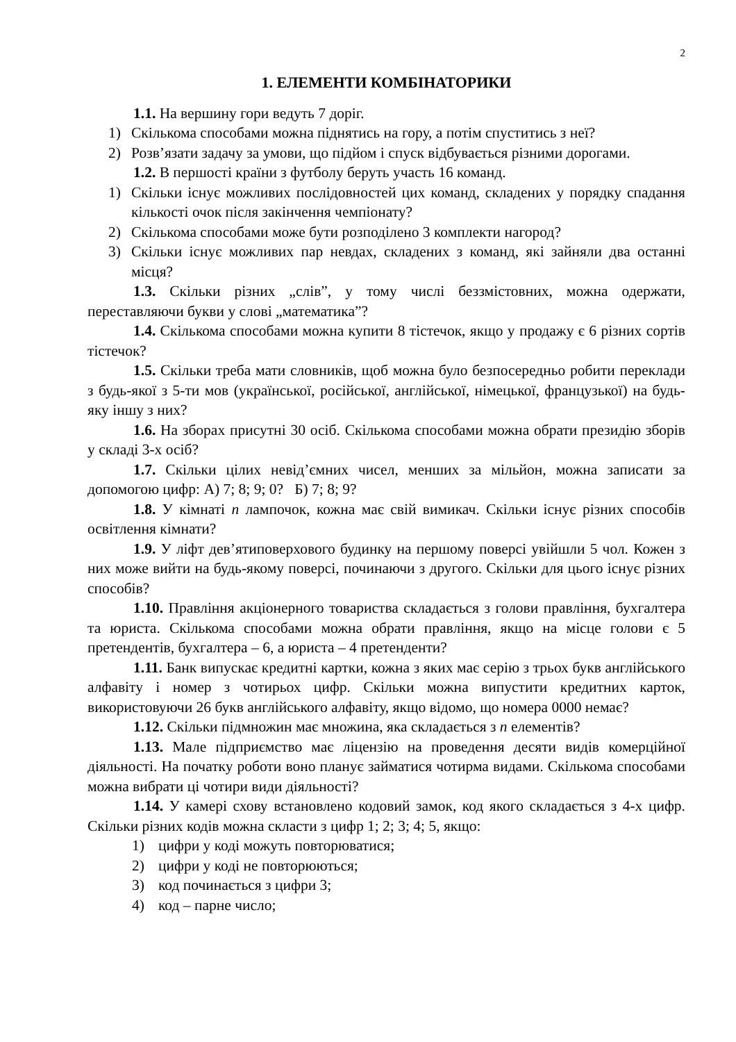2
1. ЕЛЕМЕНТИ КОМБІНАТОРИКИ
1.1. На вершину гори ведуть 7 доріг.
1) Скількома способами можна піднятись на гору, а потім спуститись з неї?
2) Розв’язати задачу за умови, що підйом і спуск відбувається різними дорогами.
1.2. В першості країни з футболу беруть участь 16 команд.
1) Скільки існує можливих послідовностей цих команд, складених у порядку спадання кількості очок після закінчення чемпіонату?
2) Скількома способами може бути розподілено 3 комплекти нагород?
3) Скільки існує можливих пар невдах, складених з команд, які зайняли два останні місця?
1.3. Скільки різних „слів”, у тому числі беззмістовних, можна одержати, переставляючи букви у слові „математика”?
1.4. Скількома способами можна купити 8 тістечок, якщо у продажу є 6 різних сортів тістечок?
1.5. Скільки треба мати словників, щоб можна було безпосередньо робити переклади з будь-якої з 5-ти мов (української, російської, англійської, німецької, французької) на будь-яку іншу з них?
1.6. На зборах присутні 30 осіб. Скількома способами можна обрати президію зборів у складі 3-х осіб?
1.7. Скільки цілих невід’ємних чисел, менших за мільйон, можна записати за допомогою цифр: А) 7; 8; 9; 0? Б) 7; 8; 9?
1.8. У кімнаті n лампочок, кожна має свій вимикач. Скільки існує різних способів освітлення кімнати?
1.9. У ліфт дев’ятиповерхового будинку на першому поверсі увійшли 5 чол. Кожен з них може вийти на будь-якому поверсі, починаючи з другого. Скільки для цього існує різних способів?
1.10. Правління акціонерного товариства складається з голови правління, бухгалтера та юриста. Скількома способами можна обрати правління, якщо на місце голови є 5 претендентів, бухгалтера – 6, а юриста – 4 претенденти?
1.11. Банк випускає кредитні картки, кожна з яких має серію з трьох букв англійського алфавіту і номер з чотирьох цифр. Скільки можна випустити кредитних карток, використовуючи 26 букв англійського алфавіту, якщо відомо, що номера 0000 немає?
1.12. Скільки підмножин має множина, яка складається з n елементів?
1.13. Мале підприємство має ліцензію на проведення десяти видів комерційної діяльності. На початку роботи воно планує займатися чотирма видами. Скількома способами можна вибрати ці чотири види діяльності?
1.14. У камері схову встановлено кодовий замок, код якого складається з 4-х цифр. Скільки різних кодів можна скласти з цифр 1; 2; 3; 4; 5, якщо:
1) цифри у коді можуть повторюватися;
2) цифри у коді не повторюються;
3) код починається з цифри 3;
4) код – парне число;